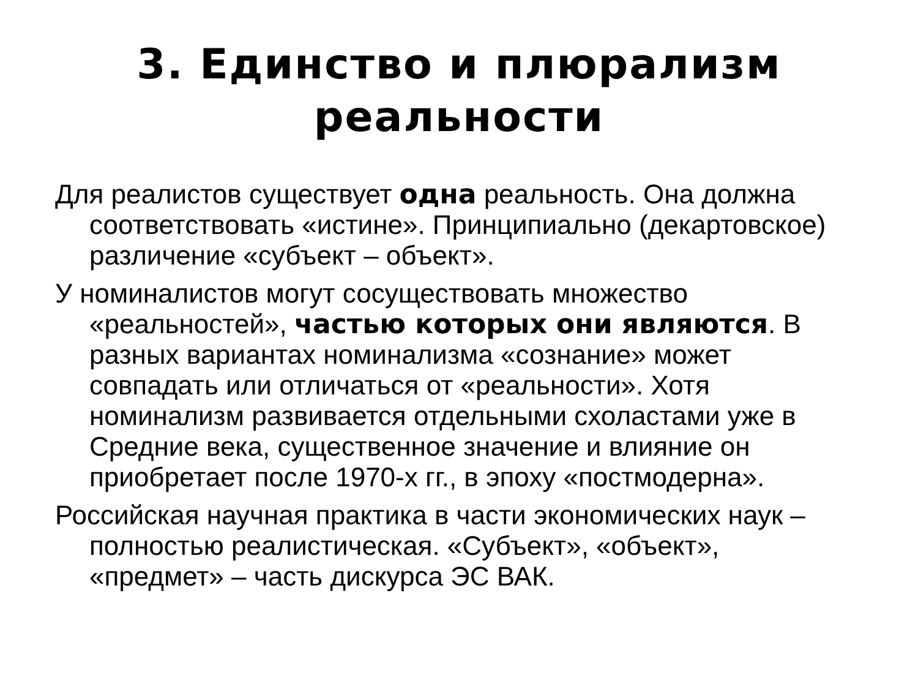3. Единство и плюрализм
реальности
Для реалистов существует одна реальность. Она должна соответствовать «истине». Принципиально (декартовское) различение «субъект – объект».
У номиналистов могут сосуществовать множество «реальностей», частью которых они являются. В разных вариантах номинализма «сознание» может совпадать или отличаться от «реальности». Хотя номинализм развивается отдельными схоластами уже в Средние века, существенное значение и влияние он приобретает после 1970-х гг., в эпоху «постмодерна».
Российская научная практика в части экономических наук – полностью реалистическая. «Субъект», «объект», «предмет» – часть дискурса ЭС ВАК.